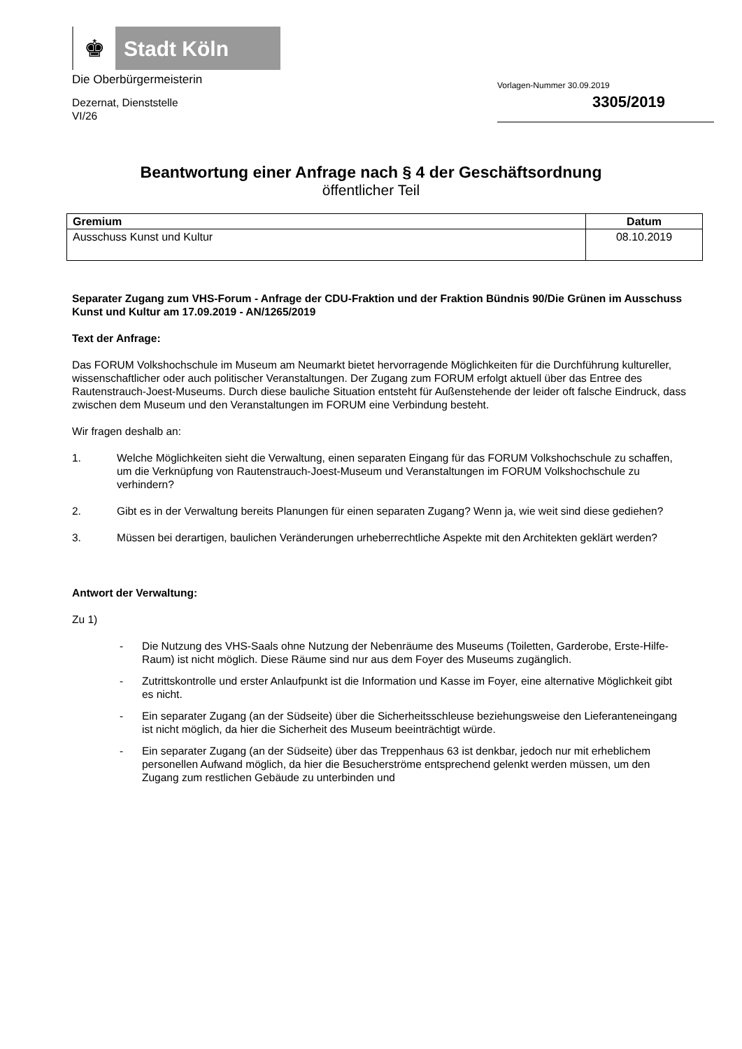♚
Stadt Köln
Die Oberbürgermeisterin
Dezernat, Dienststelle
VI/26
Vorlagen-Nummer 30.09.2019
3305/2019
Beantwortung einer Anfrage nach § 4 der Geschäftsordnung
öffentlicher Teil
| Gremium | Datum |
| --- | --- |
| Ausschuss Kunst und Kultur | 08.10.2019 |
Separater Zugang zum VHS-Forum - Anfrage der CDU-Fraktion und der Fraktion Bündnis 90/Die Grünen im Ausschuss Kunst und Kultur am 17.09.2019 - AN/1265/2019
Text der Anfrage:
Das FORUM Volkshochschule im Museum am Neumarkt bietet hervorragende Möglichkeiten für die Durchführung kultureller, wissenschaftlicher oder auch politischer Veranstaltungen. Der Zugang zum FORUM erfolgt aktuell über das Entree des Rautenstrauch-Joest-Museums. Durch diese bauliche Situation entsteht für Außenstehende der leider oft falsche Eindruck, dass zwischen dem Museum und den Veranstaltungen im FORUM eine Verbindung besteht.
Wir fragen deshalb an:
1. Welche Möglichkeiten sieht die Verwaltung, einen separaten Eingang für das FORUM Volkshochschule zu schaffen, um die Verknüpfung von Rautenstrauch-Joest-Museum und Veranstaltungen im FORUM Volkshochschule zu verhindern?
2. Gibt es in der Verwaltung bereits Planungen für einen separaten Zugang? Wenn ja, wie weit sind diese gediehen?
3. Müssen bei derartigen, baulichen Veränderungen urheberrechtliche Aspekte mit den Architekten geklärt werden?
Antwort der Verwaltung:
Zu 1)
- Die Nutzung des VHS-Saals ohne Nutzung der Nebenräume des Museums (Toiletten, Garderobe, Erste-Hilfe-Raum) ist nicht möglich. Diese Räume sind nur aus dem Foyer des Museums zugänglich.
- Zutrittskontrolle und erster Anlaufpunkt ist die Information und Kasse im Foyer, eine alternative Möglichkeit gibt es nicht.
- Ein separater Zugang (an der Südseite) über die Sicherheitsschleuse beziehungsweise den Lieferanteneingang ist nicht möglich, da hier die Sicherheit des Museum beeinträchtigt würde.
- Ein separater Zugang (an der Südseite) über das Treppenhaus 63 ist denkbar, jedoch nur mit erheblichem personellen Aufwand möglich, da hier die Besucherströme entsprechend gelenkt werden müssen, um den Zugang zum restlichen Gebäude zu unterbinden und